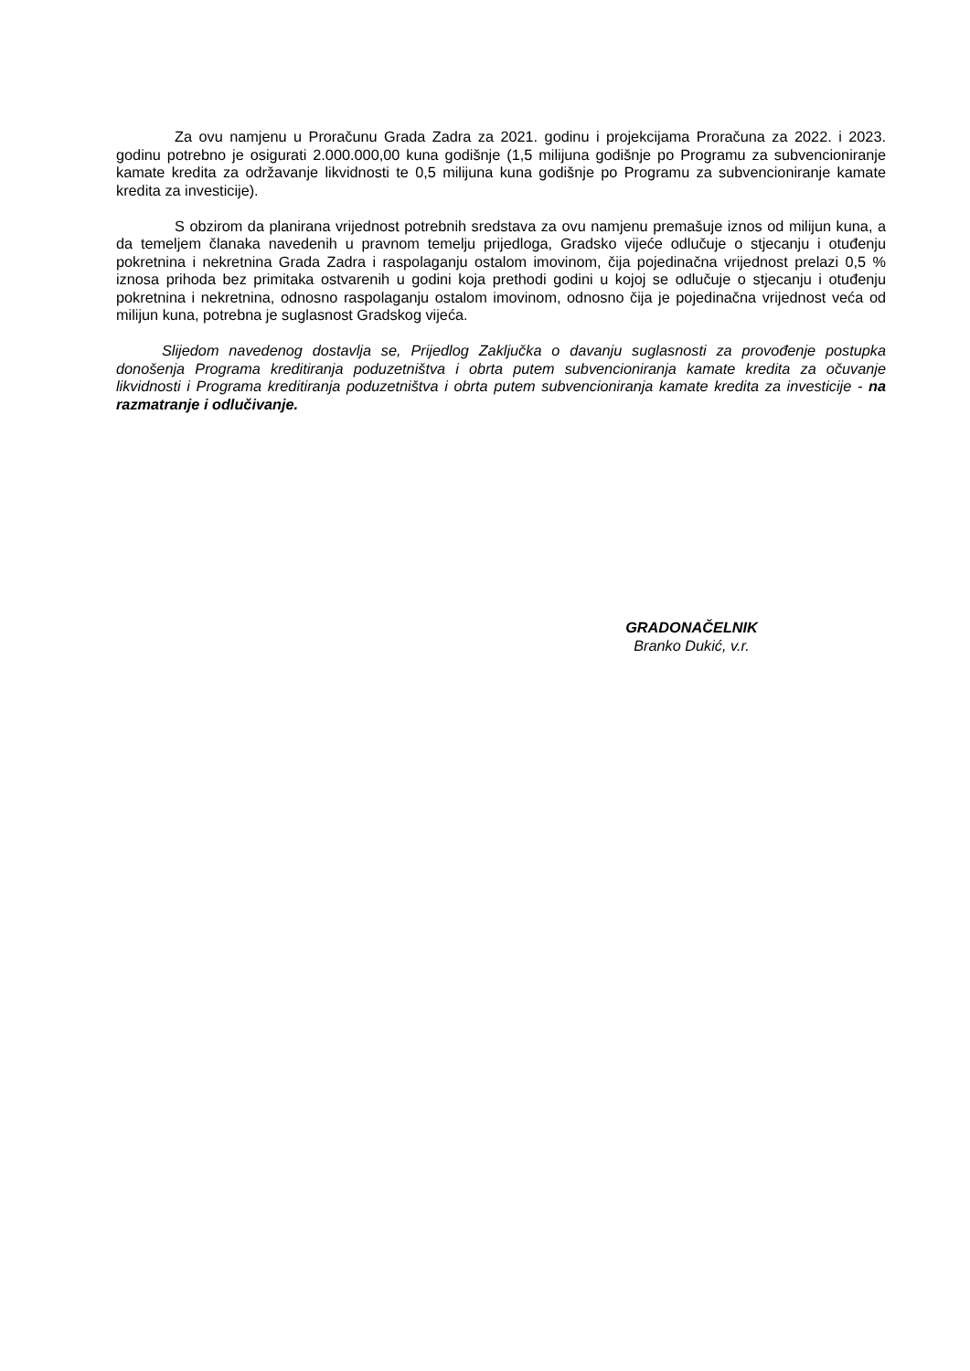Za ovu namjenu u Proračunu Grada Zadra za 2021. godinu i projekcijama Proračuna za 2022. i 2023. godinu potrebno je osigurati 2.000.000,00 kuna godišnje (1,5 milijuna godišnje po Programu za subvencioniranje kamate kredita za održavanje likvidnosti te 0,5 milijuna kuna godišnje po Programu za subvencioniranje kamate kredita za investicije).
S obzirom da planirana vrijednost potrebnih sredstava za ovu namjenu premašuje iznos od milijun kuna, a da temeljem članaka navedenih u pravnom temelju prijedloga, Gradsko vijeće odlučuje o stjecanju i otuđenju pokretnina i nekretnina Grada Zadra i raspolaganju ostalom imovinom, čija pojedinačna vrijednost prelazi 0,5 % iznosa prihoda bez primitaka ostvarenih u godini koja prethodi godini u kojoj se odlučuje o stjecanju i otuđenju pokretnina i nekretnina, odnosno raspolaganju ostalom imovinom, odnosno čija je pojedinačna vrijednost veća od milijun kuna, potrebna je suglasnost Gradskog vijeća.
Slijedom navedenog dostavlja se, Prijedlog Zaključka o davanju suglasnosti za provođenje postupka donošenja Programa kreditiranja poduzetništva i obrta putem subvencioniranja kamate kredita za očuvanje likvidnosti i Programa kreditiranja poduzetništva i obrta putem subvencioniranja kamate kredita za investicije - na razmatranje i odlučivanje.
GRADONAČELNIK
Branko Dukić, v.r.